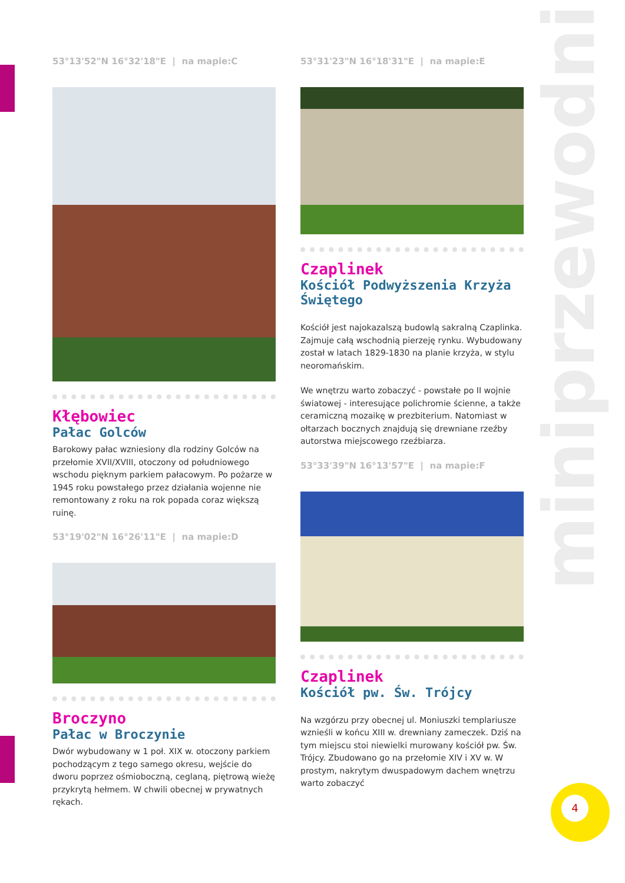miniprzewodnik
53°13'52"N 16°32'18"E | na mapie:C
Kłębowiec
Pałac Golców
Barokowy pałac wzniesiony dla rodziny Golców na przełomie XVII/XVIII, otoczony od południowego wschodu pięknym parkiem pałacowym. Po pożarze w 1945 roku powstałego przez działania wojenne nie remontowany z roku na rok popada coraz większą ruinę.
53°19'02"N 16°26'11"E | na mapie:D
Broczyno
Pałac w Broczynie
Dwór wybudowany w 1 poł. XIX w. otoczony parkiem pochodzącym z tego samego okresu, wejście do dworu poprzez ośmioboczną, ceglaną, piętrową wieżę przykrytą hełmem. W chwili obecnej w prywatnych rękach.
53°31'23"N 16°18'31"E | na mapie:E
Czaplinek
Kościół Podwyższenia Krzyża Świętego
Kościół jest najokazalszą budowlą sakralną Czaplinka. Zajmuje całą wschodnią pierzeję rynku. Wybudowany został w latach 1829-1830 na planie krzyża, w stylu neoromańskim.
We wnętrzu warto zobaczyć - powstałe po II wojnie światowej - interesujące polichromie ścienne, a także ceramiczną mozaikę w prezbiterium. Natomiast w ołtarzach bocznych znajdują się drewniane rzeźby autorstwa miejscowego rzeźbiarza.
53°33'39"N 16°13'57"E | na mapie:F
Czaplinek
Kościół pw. Św. Trójcy
Na wzgórzu przy obecnej ul. Moniuszki templariusze wznieśli w końcu XIII w. drewniany zameczek. Dziś na tym miejscu stoi niewielki murowany kościół pw. Św. Trójcy. Zbudowano go na przełomie XIV i XV w. W prostym, nakrytym dwuspadowym dachem wnętrzu warto zobaczyć
4